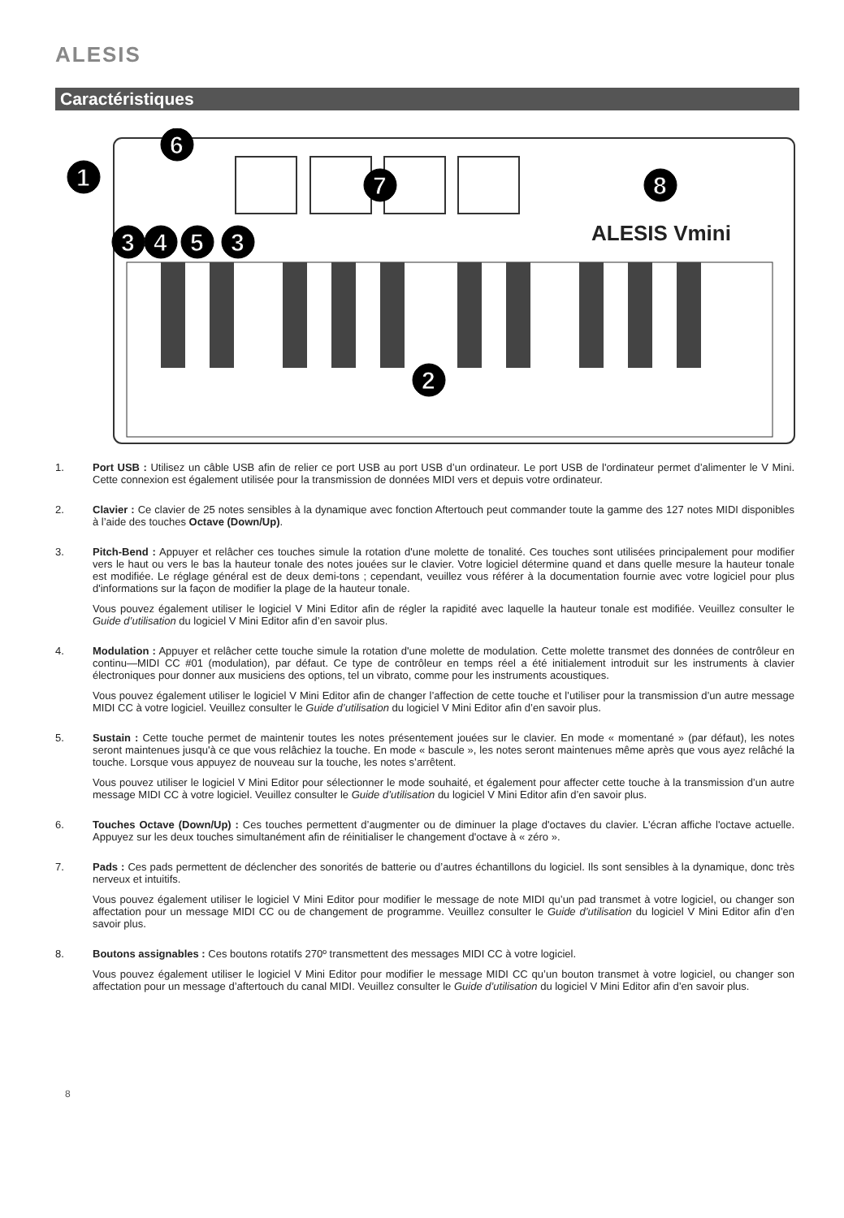ALESIS
Caractéristiques
ALESIS Vmini
1
2
3
4
5
3
6
7
8
1. Port USB : Utilisez un câble USB afin de relier ce port USB au port USB d’un ordinateur. Le port USB de l'ordinateur permet d’alimenter le V Mini. Cette connexion est également utilisée pour la transmission de données MIDI vers et depuis votre ordinateur.
2. Clavier : Ce clavier de 25 notes sensibles à la dynamique avec fonction Aftertouch peut commander toute la gamme des 127 notes MIDI disponibles à l’aide des touches Octave (Down/Up).
3. Pitch-Bend : Appuyer et relâcher ces touches simule la rotation d'une molette de tonalité. Ces touches sont utilisées principalement pour modifier vers le haut ou vers le bas la hauteur tonale des notes jouées sur le clavier. Votre logiciel détermine quand et dans quelle mesure la hauteur tonale est modifiée. Le réglage général est de deux demi-tons ; cependant, veuillez vous référer à la documentation fournie avec votre logiciel pour plus d'informations sur la façon de modifier la plage de la hauteur tonale.
Vous pouvez également utiliser le logiciel V Mini Editor afin de régler la rapidité avec laquelle la hauteur tonale est modifiée. Veuillez consulter le Guide d’utilisation du logiciel V Mini Editor afin d’en savoir plus.
4. Modulation : Appuyer et relâcher cette touche simule la rotation d'une molette de modulation. Cette molette transmet des données de contrôleur en continu—MIDI CC #01 (modulation), par défaut. Ce type de contrôleur en temps réel a été initialement introduit sur les instruments à clavier électroniques pour donner aux musiciens des options, tel un vibrato, comme pour les instruments acoustiques.
Vous pouvez également utiliser le logiciel V Mini Editor afin de changer l’affection de cette touche et l’utiliser pour la transmission d’un autre message MIDI CC à votre logiciel. Veuillez consulter le Guide d’utilisation du logiciel V Mini Editor afin d’en savoir plus.
5. Sustain : Cette touche permet de maintenir toutes les notes présentement jouées sur le clavier. En mode « momentané » (par défaut), les notes seront maintenues jusqu'à ce que vous relâchiez la touche. En mode « bascule », les notes seront maintenues même après que vous ayez relâché la touche. Lorsque vous appuyez de nouveau sur la touche, les notes s’arrêtent.
Vous pouvez utiliser le logiciel V Mini Editor pour sélectionner le mode souhaité, et également pour affecter cette touche à la transmission d’un autre message MIDI CC à votre logiciel. Veuillez consulter le Guide d’utilisation du logiciel V Mini Editor afin d’en savoir plus.
6. Touches Octave (Down/Up) : Ces touches permettent d’augmenter ou de diminuer la plage d'octaves du clavier. L'écran affiche l'octave actuelle. Appuyez sur les deux touches simultanément afin de réinitialiser le changement d'octave à « zéro ».
7. Pads : Ces pads permettent de déclencher des sonorités de batterie ou d’autres échantillons du logiciel. Ils sont sensibles à la dynamique, donc très nerveux et intuitifs.
Vous pouvez également utiliser le logiciel V Mini Editor pour modifier le message de note MIDI qu’un pad transmet à votre logiciel, ou changer son affectation pour un message MIDI CC ou de changement de programme. Veuillez consulter le Guide d’utilisation du logiciel V Mini Editor afin d’en savoir plus.
8. Boutons assignables : Ces boutons rotatifs 270º transmettent des messages MIDI CC à votre logiciel.
Vous pouvez également utiliser le logiciel V Mini Editor pour modifier le message MIDI CC qu’un bouton transmet à votre logiciel, ou changer son affectation pour un message d’aftertouch du canal MIDI. Veuillez consulter le Guide d’utilisation du logiciel V Mini Editor afin d’en savoir plus.
8